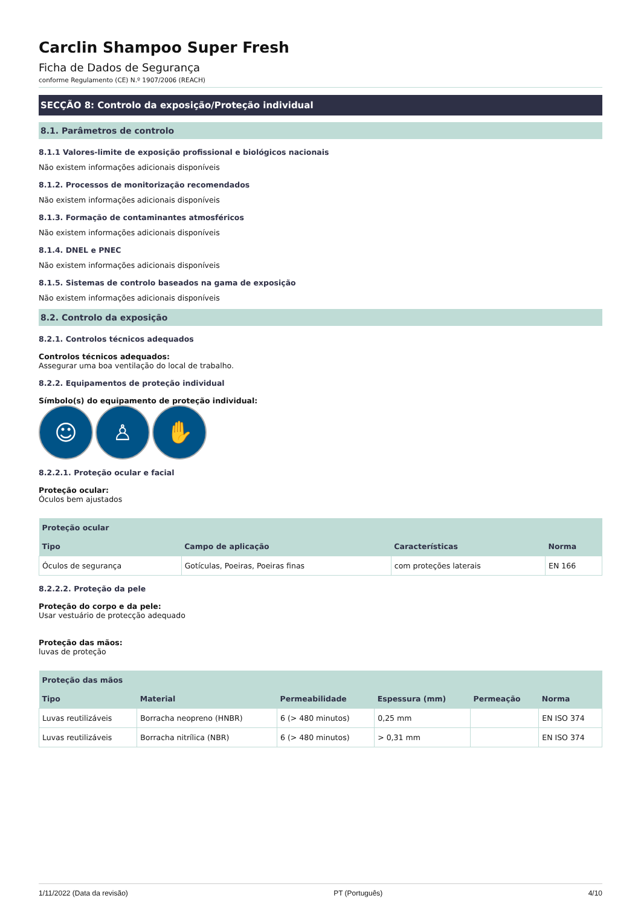Carclin Shampoo Super Fresh
Ficha de Dados de Segurança
conforme Regulamento (CE) N.º 1907/2006 (REACH)
SECÇÃO 8: Controlo da exposição/Proteção individual
8.1. Parâmetros de controlo
8.1.1 Valores-limite de exposição profissional e biológicos nacionais
Não existem informações adicionais disponíveis
8.1.2. Processos de monitorização recomendados
Não existem informações adicionais disponíveis
8.1.3. Formação de contaminantes atmosféricos
Não existem informações adicionais disponíveis
8.1.4. DNEL e PNEC
Não existem informações adicionais disponíveis
8.1.5. Sistemas de controlo baseados na gama de exposição
Não existem informações adicionais disponíveis
8.2. Controlo da exposição
8.2.1. Controlos técnicos adequados
Controlos técnicos adequados:
Assegurar uma boa ventilação do local de trabalho.
8.2.2. Equipamentos de proteção individual
Símbolo(s) do equipamento de proteção individual:
☺ ♙ ✋
8.2.2.1. Proteção ocular e facial
Proteção ocular:
Óculos bem ajustados
| Proteção ocular | | | |
| --- | --- | --- | --- |
| Tipo | Campo de aplicação | Características | Norma |
| Óculos de segurança | Gotículas, Poeiras, Poeiras finas | com proteções laterais | EN 166 |
8.2.2.2. Proteção da pele
Proteção do corpo e da pele:
Usar vestuário de protecção adequado
Proteção das mãos:
luvas de proteção
| Proteção das mãos | | | | | |
| --- | --- | --- | --- | --- | --- |
| Tipo | Material | Permeabilidade | Espessura (mm) | Permeação | Norma |
| Luvas reutilizáveis | Borracha neopreno (HNBR) | 6 (> 480 minutos) | 0,25 mm | | EN ISO 374 |
| Luvas reutilizáveis | Borracha nitrílica (NBR) | 6 (> 480 minutos) | > 0,31 mm | | EN ISO 374 |
1/11/2022 (Data da revisão) PT (Português) 4/10